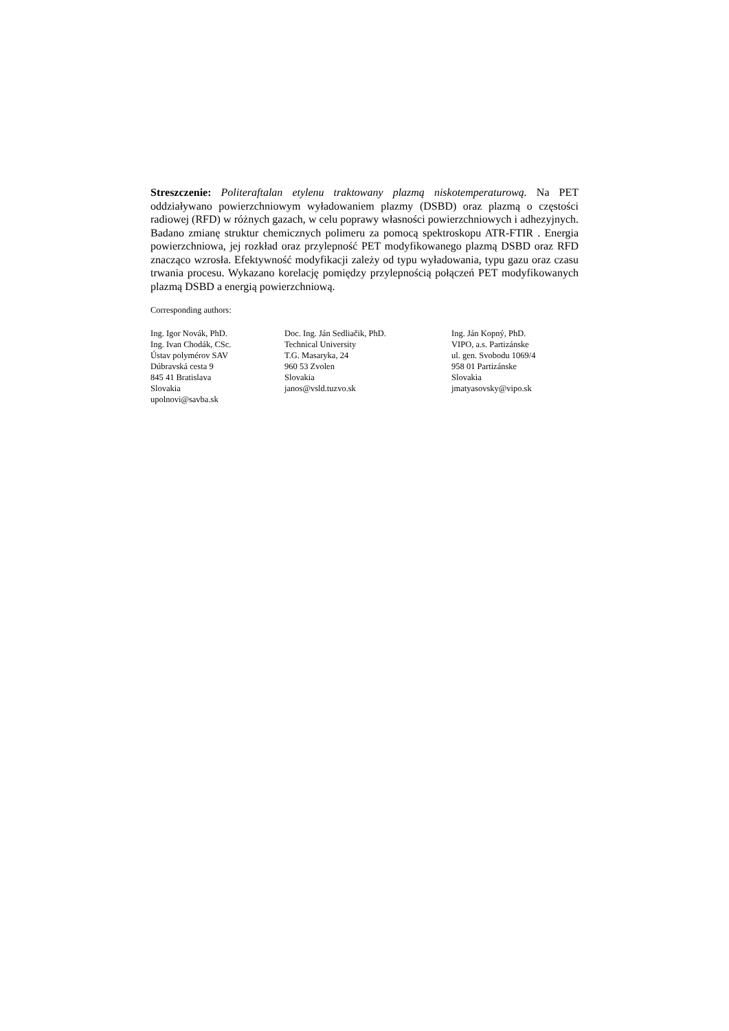Streszczenie: Politeraftalan etylenu traktowany plazmą niskotemperaturową. Na PET oddziaływano powierzchniowym wyładowaniem plazmy (DSBD) oraz plazmą o częstości radiowej (RFD) w różnych gazach, w celu poprawy własności powierzchniowych i adhezyjnych. Badano zmianę struktur chemicznych polimeru za pomocą spektroskopu ATR-FTIR . Energia powierzchniowa, jej rozkład oraz przylepność PET modyfikowanego plazmą DSBD oraz RFD znacząco wzrosła. Efektywność modyfikacji zależy od typu wyładowania, typu gazu oraz czasu trwania procesu. Wykazano korelację pomiędzy przylepnością połączeń PET modyfikowanych plazmą DSBD a energią powierzchniową.
Corresponding authors:
Ing. Igor Novák, PhD.
Ing. Ivan Chodák, CSc.
Ústav polymérov SAV
Dúbravská cesta 9
845 41 Bratislava
Slovakia
upolnovi@savba.sk
Doc. Ing. Ján Sedliačik, PhD.
Technical University
T.G. Masaryka, 24
960 53 Zvolen
Slovakia
janos@vsld.tuzvo.sk
Ing. Ján Kopný, PhD.
VIPO, a.s. Partizánske
ul. gen. Svobodu 1069/4
958 01 Partizánske
Slovakia
jmatyasovsky@vipo.sk